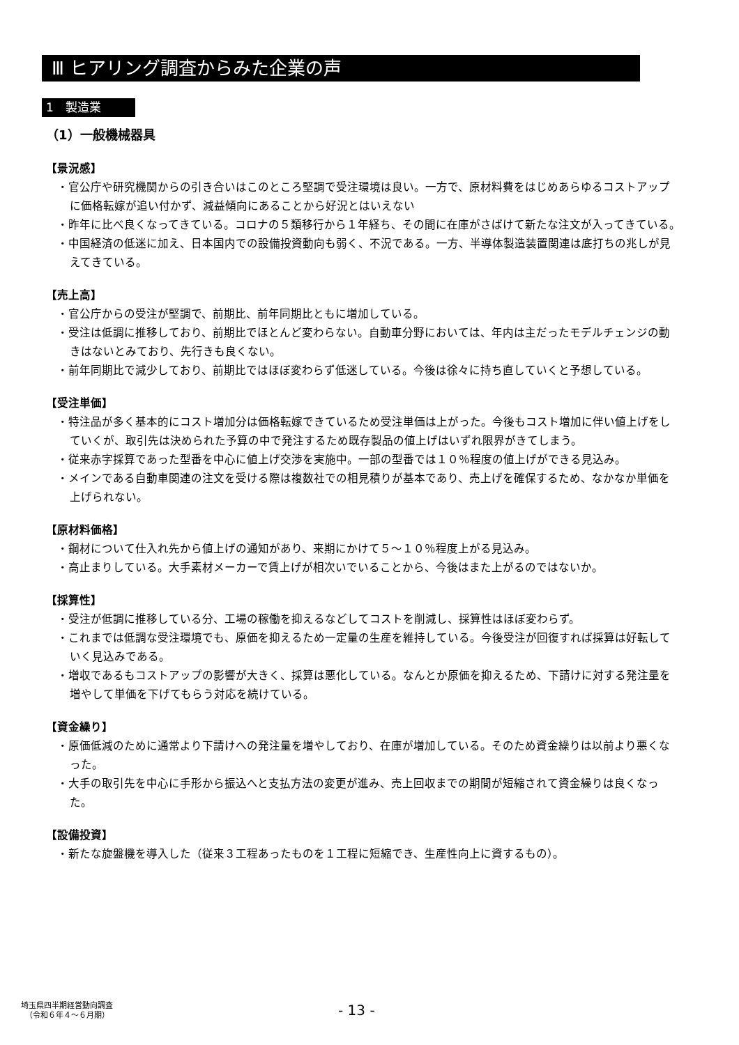Ⅲ ヒアリング調査からみた企業の声
1　製造業
（1）一般機械器具
【景況感】
・官公庁や研究機関からの引き合いはこのところ堅調で受注環境は良い。一方で、原材料費をはじめあらゆるコストアップに価格転嫁が追い付かず、減益傾向にあることから好況とはいえない
・昨年に比べ良くなってきている。コロナの５類移行から１年経ち、その間に在庫がさばけて新たな注文が入ってきている。
・中国経済の低迷に加え、日本国内での設備投資動向も弱く、不況である。一方、半導体製造装置関連は底打ちの兆しが見えてきている。
【売上高】
・官公庁からの受注が堅調で、前期比、前年同期比ともに増加している。
・受注は低調に推移しており、前期比でほとんど変わらない。自動車分野においては、年内は主だったモデルチェンジの動きはないとみており、先行きも良くない。
・前年同期比で減少しており、前期比ではほぼ変わらず低迷している。今後は徐々に持ち直していくと予想している。
【受注単価】
・特注品が多く基本的にコスト増加分は価格転嫁できているため受注単価は上がった。今後もコスト増加に伴い値上げをしていくが、取引先は決められた予算の中で発注するため既存製品の値上げはいずれ限界がきてしまう。
・従来赤字採算であった型番を中心に値上げ交渉を実施中。一部の型番では１０％程度の値上げができる見込み。
・メインである自動車関連の注文を受ける際は複数社での相見積りが基本であり、売上げを確保するため、なかなか単価を上げられない。
【原材料価格】
・鋼材について仕入れ先から値上げの通知があり、来期にかけて５～１０％程度上がる見込み。
・高止まりしている。大手素材メーカーで賃上げが相次いでいることから、今後はまた上がるのではないか。
【採算性】
・受注が低調に推移している分、工場の稼働を抑えるなどしてコストを削減し、採算性はほぼ変わらず。
・これまでは低調な受注環境でも、原価を抑えるため一定量の生産を維持している。今後受注が回復すれば採算は好転していく見込みである。
・増収であるもコストアップの影響が大きく、採算は悪化している。なんとか原価を抑えるため、下請けに対する発注量を増やして単価を下げてもらう対応を続けている。
【資金繰り】
・原価低減のために通常より下請けへの発注量を増やしており、在庫が増加している。そのため資金繰りは以前より悪くなった。
・大手の取引先を中心に手形から振込へと支払方法の変更が進み、売上回収までの期間が短縮されて資金繰りは良くなった。
【設備投資】
・新たな旋盤機を導入した（従来３工程あったものを１工程に短縮でき、生産性向上に資するもの）。
埼玉県四半期経営動向調査
（令和６年４～６月期）
- 13 -